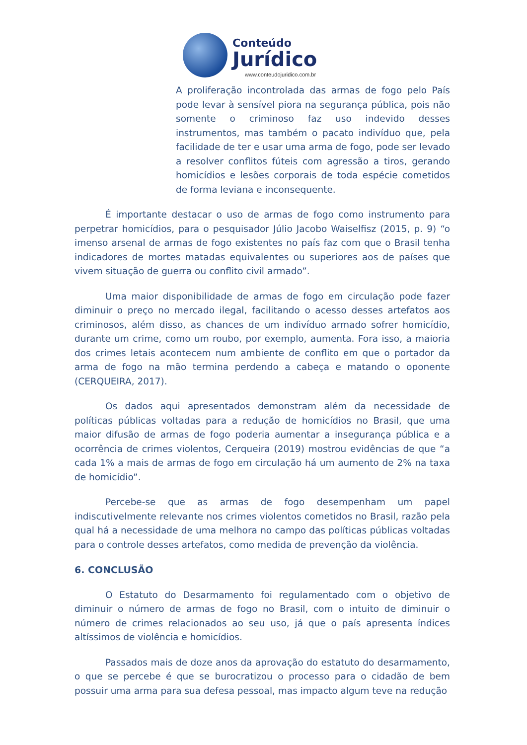Conteúdo
Jurídico
www.conteudojuridico.com.br
A proliferação incontrolada das armas de fogo pelo País pode levar à sensível piora na segurança pública, pois não somente o criminoso faz uso indevido desses instrumentos, mas também o pacato indivíduo que, pela facilidade de ter e usar uma arma de fogo, pode ser levado a resolver conflitos fúteis com agressão a tiros, gerando homicídios e lesões corporais de toda espécie cometidos de forma leviana e inconsequente.
É importante destacar o uso de armas de fogo como instrumento para perpetrar homicídios, para o pesquisador Júlio Jacobo Waiselfisz (2015, p. 9) “o imenso arsenal de armas de fogo existentes no país faz com que o Brasil tenha indicadores de mortes matadas equivalentes ou superiores aos de países que vivem situação de guerra ou conflito civil armado”.
Uma maior disponibilidade de armas de fogo em circulação pode fazer diminuir o preço no mercado ilegal, facilitando o acesso desses artefatos aos criminosos, além disso, as chances de um indivíduo armado sofrer homicídio, durante um crime, como um roubo, por exemplo, aumenta. Fora isso, a maioria dos crimes letais acontecem num ambiente de conflito em que o portador da arma de fogo na mão termina perdendo a cabeça e matando o oponente (CERQUEIRA, 2017).
Os dados aqui apresentados demonstram além da necessidade de políticas públicas voltadas para a redução de homicídios no Brasil, que uma maior difusão de armas de fogo poderia aumentar a insegurança pública e a ocorrência de crimes violentos, Cerqueira (2019) mostrou evidências de que “a cada 1% a mais de armas de fogo em circulação há um aumento de 2% na taxa de homicídio”.
Percebe-se que as armas de fogo desempenham um papel indiscutivelmente relevante nos crimes violentos cometidos no Brasil, razão pela qual há a necessidade de uma melhora no campo das políticas públicas voltadas para o controle desses artefatos, como medida de prevenção da violência.
6. CONCLUSÃO
O Estatuto do Desarmamento foi regulamentado com o objetivo de diminuir o número de armas de fogo no Brasil, com o intuito de diminuir o número de crimes relacionados ao seu uso, já que o país apresenta índices altíssimos de violência e homicídios.
Passados mais de doze anos da aprovação do estatuto do desarmamento, o que se percebe é que se burocratizou o processo para o cidadão de bem possuir uma arma para sua defesa pessoal, mas impacto algum teve na redução